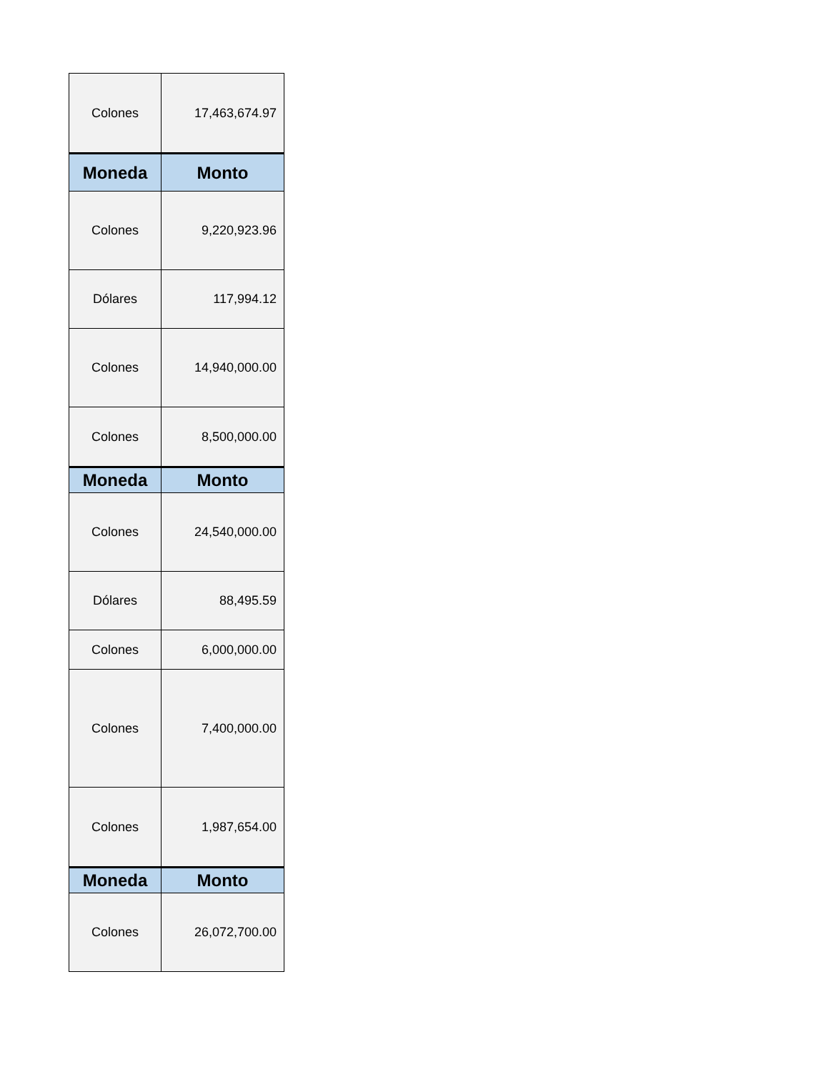| Colones | 17,463,674.97 |
| Moneda | Monto |
| Colones | 9,220,923.96 |
| Dólares | 117,994.12 |
| Colones | 14,940,000.00 |
| Colones | 8,500,000.00 |
| Moneda | Monto |
| Colones | 24,540,000.00 |
| Dólares | 88,495.59 |
| Colones | 6,000,000.00 |
| Colones | 7,400,000.00 |
| Colones | 1,987,654.00 |
| Moneda | Monto |
| Colones | 26,072,700.00 |